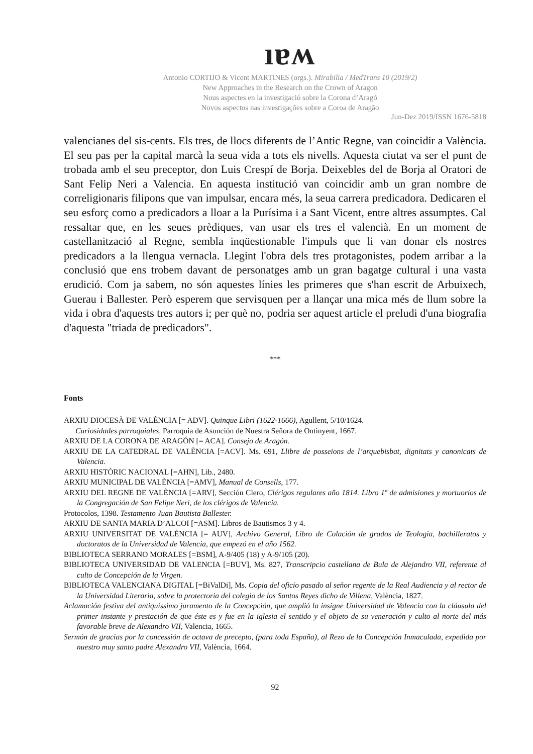ıɐʍ
Antonio CORTIJO & Vicent MARTINES (orgs.). Mirabilia / MedTrans 10 (2019/2)
New Approaches in the Research on the Crown of Aragon
Nous aspectes en la investigació sobre la Corona d’Aragó
Novos aspectos nas investigações sobre a Coroa de Aragão
Jun-Dez 2019/ISSN 1676-5818
valencianes del sis-cents. Els tres, de llocs diferents de l’Antic Regne, van coincidir a València. El seu pas per la capital marcà la seua vida a tots els nivells. Aquesta ciutat va ser el punt de trobada amb el seu preceptor, don Luis Crespí de Borja. Deixebles del de Borja al Oratori de Sant Felip Neri a Valencia. En aquesta institució van coincidir amb un gran nombre de correligionaris filipons que van impulsar, encara més, la seua carrera predicadora. Dedicaren el seu esforç como a predicadors a lloar a la Purísima i a Sant Vicent, entre altres assumptes. Cal ressaltar que, en les seues prèdiques, van usar els tres el valencià. En un moment de castellanització al Regne, sembla inqüestionable l'impuls que li van donar els nostres predicadors a la llengua vernacla. Llegint l'obra dels tres protagonistes, podem arribar a la conclusió que ens trobem davant de personatges amb un gran bagatge cultural i una vasta erudició. Com ja sabem, no són aquestes línies les primeres que s'han escrit de Arbuixech, Guerau i Ballester. Però esperem que servisquen per a llançar una mica més de llum sobre la vida i obra d'aquests tres autors i; per què no, podria ser aquest article el preludi d'una biografia d'aquesta "triada de predicadors".
***
Fonts
ARXIU DIOCESÀ DE VALÈNCIA [= ADV]. Quinque Libri (1622-1666), Agullent, 5/10/1624.
Curiosidades parroquiales, Parroquia de Asunción de Nuestra Señora de Ontinyent, 1667.
ARXIU DE LA CORONA DE ARAGÓN [= ACA]. Consejo de Aragón.
ARXIU DE LA CATEDRAL DE VALÈNCIA [=ACV]. Ms. 691, Llibre de posseions de l’arquebisbat, dignitats y canonicats de Valencia.
ARXIU HISTÒRIC NACIONAL [=AHN], Lib., 2480.
ARXIU MUNICIPAL DE VALÈNCIA [=AMV], Manual de Consells, 177.
ARXIU DEL REGNE DE VALÈNCIA [=ARV], Sección Clero, Clérigos regulares año 1814. Libro 1º de admisiones y mortuorios de la Congregación de San Felipe Neri, de los clérigos de Valencia.
Protocolos, 1398. Testamento Juan Bautista Ballester.
ARXIU DE SANTA MARIA D’ALCOI [=ASM]. Libros de Bautismos 3 y 4.
ARXIU UNIVERSITAT DE VALÈNCIA [= AUV], Archivo General, Libro de Colación de grados de Teologia, bachilleratos y doctoratos de la Universidad de Valencia, que empezó en el año 1562.
BIBLIOTECA SERRANO MORALES [=BSM], A-9/405 (18) y A-9/105 (20).
BIBLIOTECA UNIVERSIDAD DE VALENCIA [=BUV], Ms. 827, Transcripcio castellana de Bula de Alejandro VII, referente al culto de Concepción de la Virgen.
BIBLIOTECA VALENCIANA DIGITAL [=BiValDi], Ms. Copia del oficio pasado al señor regente de la Real Audiencia y al rector de la Universidad Literaria, sobre la protectoria del colegio de los Santos Reyes dicho de Villena, València, 1827.
Aclamación festiva del antiquíssimo juramento de la Concepción, que amplió la insigne Universidad de Valencia con la cláusula del primer instante y prestación de que éste es y fue en la iglesia el sentido y el objeto de su veneración y culto al norte del más favorable breve de Alexandro VII, Valencia, 1665.
Sermón de gracias por la concessión de octava de precepto, (para toda España), al Rezo de la Concepción Inmaculada, expedida por nuestro muy santo padre Alexandro VII, València, 1664.
92